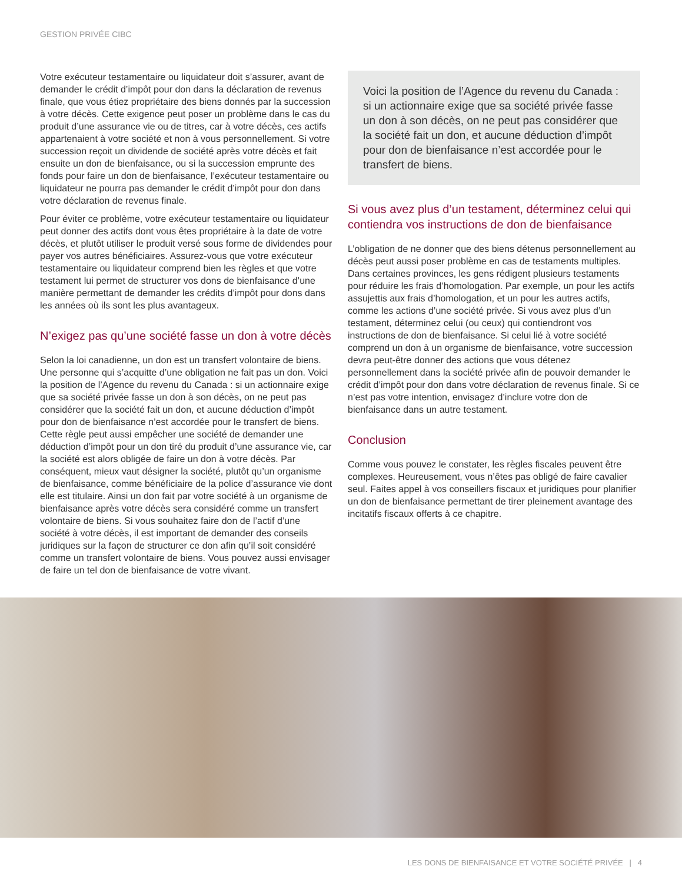GESTION PRIVÉE CIBC
Votre exécuteur testamentaire ou liquidateur doit s’assurer, avant de demander le crédit d’impôt pour don dans la déclaration de revenus finale, que vous étiez propriétaire des biens donnés par la succession à votre décès. Cette exigence peut poser un problème dans le cas du produit d’une assurance vie ou de titres, car à votre décès, ces actifs appartenaient à votre société et non à vous personnellement. Si votre succession reçoit un dividende de société après votre décès et fait ensuite un don de bienfaisance, ou si la succession emprunte des fonds pour faire un don de bienfaisance, l’exécuteur testamentaire ou liquidateur ne pourra pas demander le crédit d’impôt pour don dans votre déclaration de revenus finale.
Pour éviter ce problème, votre exécuteur testamentaire ou liquidateur peut donner des actifs dont vous êtes propriétaire à la date de votre décès, et plutôt utiliser le produit versé sous forme de dividendes pour payer vos autres bénéficiaires. Assurez-vous que votre exécuteur testamentaire ou liquidateur comprend bien les règles et que votre testament lui permet de structurer vos dons de bienfaisance d’une manière permettant de demander les crédits d’impôt pour dons dans les années où ils sont les plus avantageux.
N’exigez pas qu’une société fasse un don à votre décès
Selon la loi canadienne, un don est un transfert volontaire de biens. Une personne qui s’acquitte d’une obligation ne fait pas un don. Voici la position de l’Agence du revenu du Canada : si un actionnaire exige que sa société privée fasse un don à son décès, on ne peut pas considérer que la société fait un don, et aucune déduction d’impôt pour don de bienfaisance n’est accordée pour le transfert de biens. Cette règle peut aussi empêcher une société de demander une déduction d’impôt pour un don tiré du produit d’une assurance vie, car la société est alors obligée de faire un don à votre décès. Par conséquent, mieux vaut désigner la société, plutôt qu’un organisme de bienfaisance, comme bénéficiaire de la police d’assurance vie dont elle est titulaire. Ainsi un don fait par votre société à un organisme de bienfaisance après votre décès sera considéré comme un transfert volontaire de biens. Si vous souhaitez faire don de l’actif d’une société à votre décès, il est important de demander des conseils juridiques sur la façon de structurer ce don afin qu’il soit considéré comme un transfert volontaire de biens. Vous pouvez aussi envisager de faire un tel don de bienfaisance de votre vivant.
Voici la position de l’Agence du revenu du Canada : si un actionnaire exige que sa société privée fasse un don à son décès, on ne peut pas considérer que la société fait un don, et aucune déduction d’impôt pour don de bienfaisance n’est accordée pour le transfert de biens.
Si vous avez plus d’un testament, déterminez celui qui contiendra vos instructions de don de bienfaisance
L’obligation de ne donner que des biens détenus personnellement au décès peut aussi poser problème en cas de testaments multiples. Dans certaines provinces, les gens rédigent plusieurs testaments pour réduire les frais d’homologation. Par exemple, un pour les actifs assujettis aux frais d’homologation, et un pour les autres actifs, comme les actions d’une société privée. Si vous avez plus d’un testament, déterminez celui (ou ceux) qui contiendront vos instructions de don de bienfaisance. Si celui lié à votre société comprend un don à un organisme de bienfaisance, votre succession devra peut-être donner des actions que vous détenez personnellement dans la société privée afin de pouvoir demander le crédit d’impôt pour don dans votre déclaration de revenus finale. Si ce n’est pas votre intention, envisagez d’inclure votre don de bienfaisance dans un autre testament.
Conclusion
Comme vous pouvez le constater, les règles fiscales peuvent être complexes. Heureusement, vous n’êtes pas obligé de faire cavalier seul. Faites appel à vos conseillers fiscaux et juridiques pour planifier un don de bienfaisance permettant de tirer pleinement avantage des incitatifs fiscaux offerts à ce chapitre.
LES DONS DE BIENFAISANCE ET VOTRE SOCIÉTÉ PRIVÉE | 4